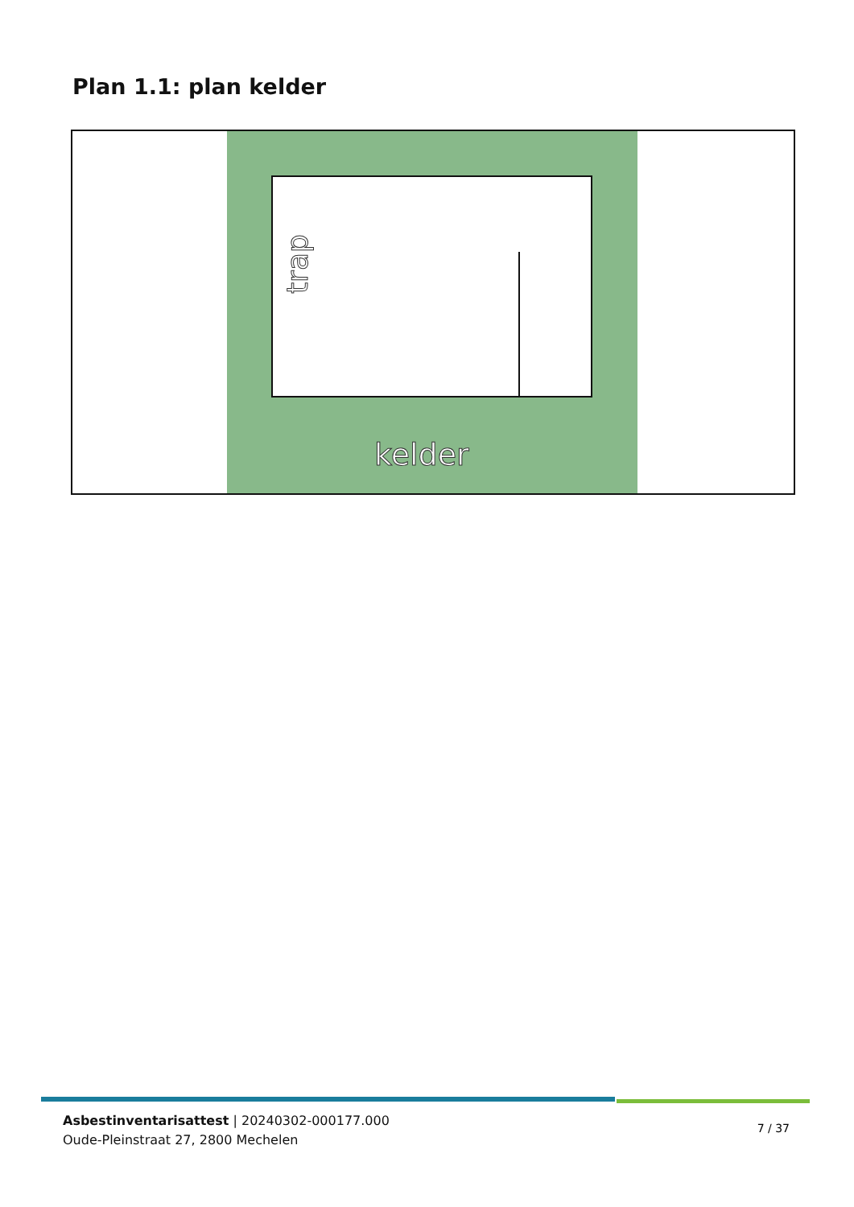Plan 1.1: plan kelder
trap
kelder
Asbestinventarisattest | 20240302-000177.000
Oude-Pleinstraat 27, 2800 Mechelen
7 / 37